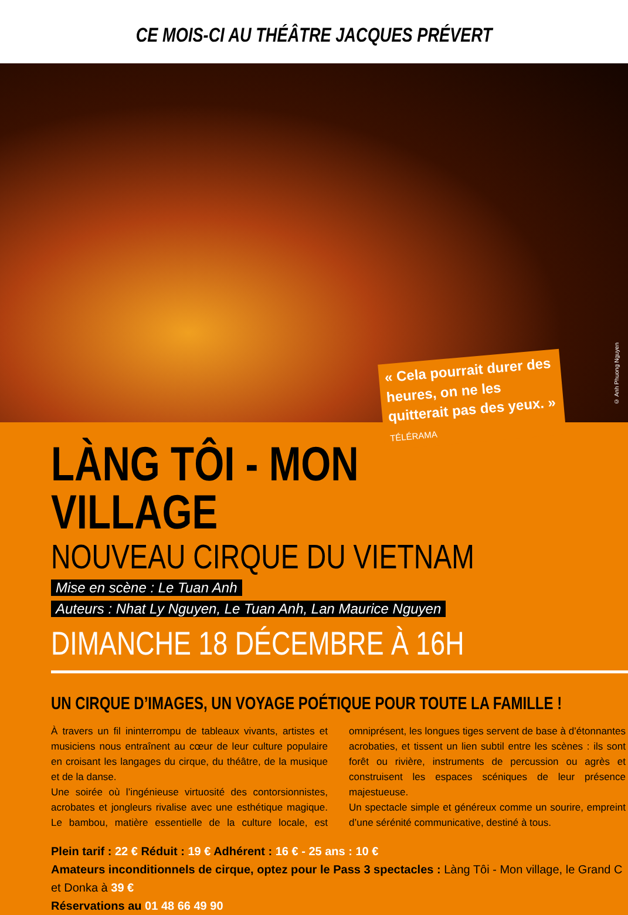CE MOIS-CI AU THÉÂTRE JACQUES PRÉVERT
« Cela pourrait durer des heures, on ne les quitterait pas des yeux. » TÉLÉRAMA
© Anh Phuong Nguyen
LÀNG TÔI - MON VILLAGE
NOUVEAU CIRQUE DU VIETNAM
Mise en scène : Le Tuan Anh
Auteurs : Nhat Ly Nguyen, Le Tuan Anh, Lan Maurice Nguyen
DIMANCHE 18 DÉCEMBRE À 16H
UN CIRQUE D’IMAGES, UN VOYAGE POÉTIQUE POUR TOUTE LA FAMILLE !
À travers un fil ininterrompu de tableaux vivants, artistes et musiciens nous entraînent au cœur de leur culture populaire en croisant les langages du cirque, du théâtre, de la musique et de la danse.
Une soirée où l’ingénieuse virtuosité des contorsionnistes, acrobates et jongleurs rivalise avec une esthétique magique. Le bambou, matière essentielle de la culture locale, est omniprésent, les longues tiges servent de base à d’étonnantes acrobaties, et tissent un lien subtil entre les scènes : ils sont forêt ou rivière, instruments de percussion ou agrès et construisent les espaces scéniques de leur présence majestueuse.
Un spectacle simple et généreux comme un sourire, empreint d’une sérénité communicative, destiné à tous.
Plein tarif : 22 € Réduit : 19 € Adhérent : 16 € - 25 ans : 10 €
Amateurs inconditionnels de cirque, optez pour le Pass 3 spectacles : Làng Tôi - Mon village, le Grand C et Donka à 39 €
Réservations au 01 48 66 49 90